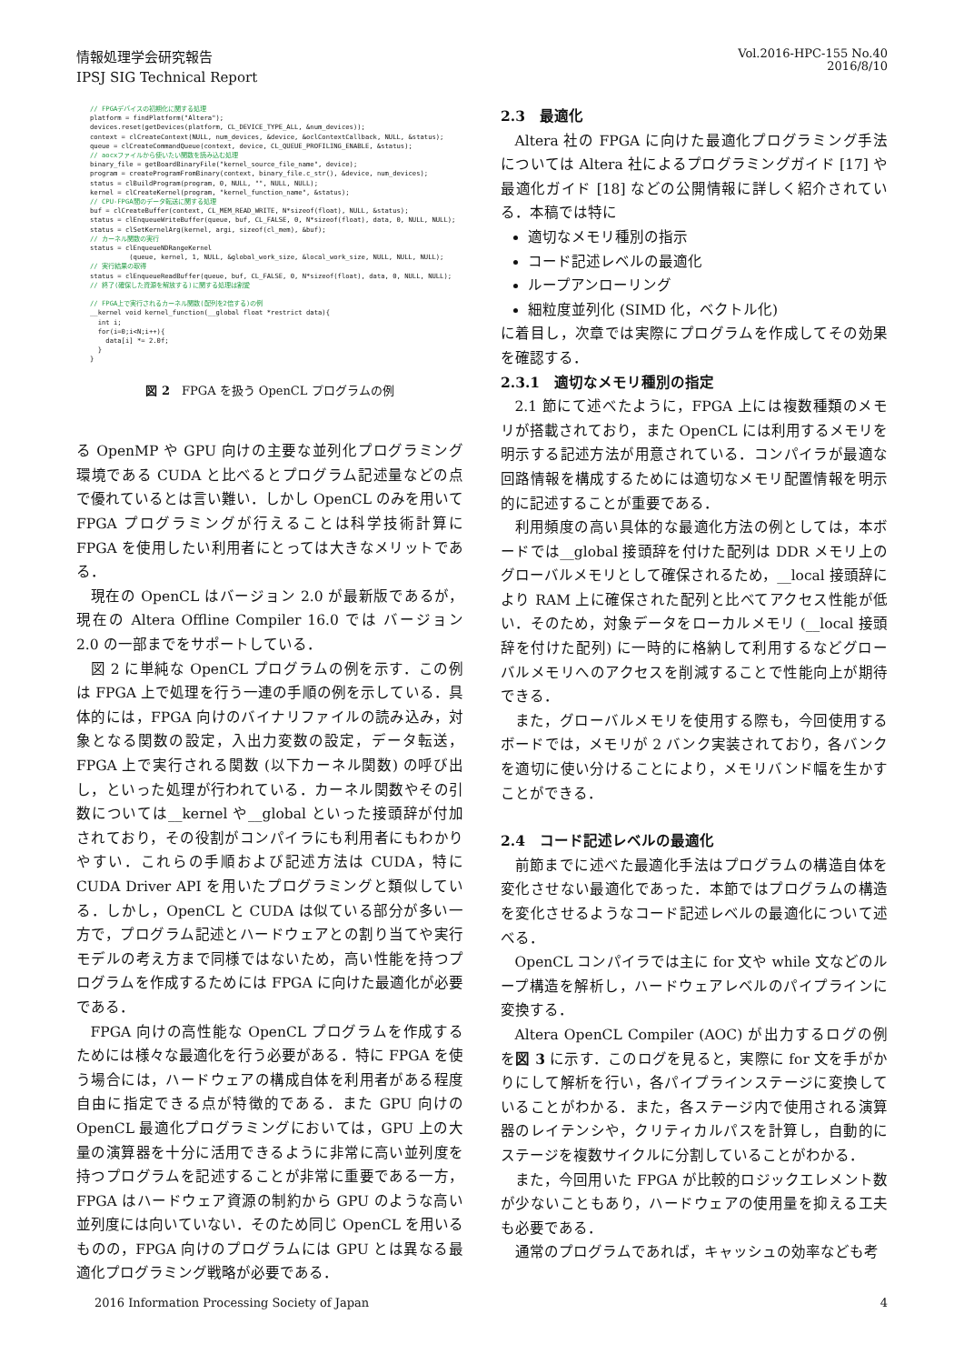情報処理学会研究報告
IPSJ SIG Technical Report
Vol.2016-HPC-155 No.40
2016/8/10
// FPGAデバイスの初期化に関する処理
platform = findPlatform("Altera");
devices.reset(getDevices(platform, CL_DEVICE_TYPE_ALL, &num_devices));
context = clCreateContext(NULL, num_devices, &device, &oclContextCallback, NULL, &status);
queue = clCreateCommandQueue(context, device, CL_QUEUE_PROFILING_ENABLE, &status);
// aocxファイルから使いたい関数を読み込む処理
binary_file = getBoardBinaryFile("kernel_source_file_name", device);
program = createProgramFromBinary(context, binary_file.c_str(), &device, num_devices);
status = clBuildProgram(program, 0, NULL, "", NULL, NULL);
kernel = clCreateKernel(program, "kernel_function_name", &status);
// CPU-FPGA間のデータ転送に関する処理
buf = clCreateBuffer(context, CL_MEM_READ_WRITE, N*sizeof(float), NULL, &status);
status = clEnqueueWriteBuffer(queue, buf, CL_FALSE, 0, N*sizeof(float), data, 0, NULL, NULL);
status = clSetKernelArg(kernel, argi, sizeof(cl_mem), &buf);
// カーネル関数の実行
status = clEnqueueNDRangeKernel
          (queue, kernel, 1, NULL, &global_work_size, &local_work_size, NULL, NULL, NULL);
// 実行結果の取得
status = clEnqueueReadBuffer(queue, buf, CL_FALSE, 0, N*sizeof(float), data, 0, NULL, NULL);
// 終了(確保した資源を解放する)に関する処理は割愛

// FPGA上で実行されるカーネル関数(配列を2倍する)の例
__kernel void kernel_function(__global float *restrict data){
  int i;
  for(i=0;i<N;i++){
    data[i] *= 2.0f;
  }
}
図 2　FPGA を扱う OpenCL プログラムの例
る OpenMP や GPU 向けの主要な並列化プログラミング環境である CUDA と比べるとプログラム記述量などの点で優れているとは言い難い．しかし OpenCL のみを用いて FPGA プログラミングが行えることは科学技術計算に FPGA を使用したい利用者にとっては大きなメリットである．
現在の OpenCL はバージョン 2.0 が最新版であるが，現在の Altera Offline Compiler 16.0 では バージョン 2.0 の一部までをサポートしている．
図 2 に単純な OpenCL プログラムの例を示す．この例は FPGA 上で処理を行う一連の手順の例を示している．具体的には，FPGA 向けのバイナリファイルの読み込み，対象となる関数の設定，入出力変数の設定，データ転送，FPGA 上で実行される関数 (以下カーネル関数) の呼び出し，といった処理が行われている．カーネル関数やその引数については__kernel や__global といった接頭辞が付加されており，その役割がコンパイラにも利用者にもわかりやすい．これらの手順および記述方法は CUDA，特に CUDA Driver API を用いたプログラミングと類似している．しかし，OpenCL と CUDA は似ている部分が多い一方で，プログラム記述とハードウェアとの割り当てや実行モデルの考え方まで同様ではないため，高い性能を持つプログラムを作成するためには FPGA に向けた最適化が必要である．
FPGA 向けの高性能な OpenCL プログラムを作成するためには様々な最適化を行う必要がある．特に FPGA を使う場合には，ハードウェアの構成自体を利用者がある程度自由に指定できる点が特徴的である．また GPU 向けの OpenCL 最適化プログラミングにおいては，GPU 上の大量の演算器を十分に活用できるように非常に高い並列度を持つプログラムを記述することが非常に重要である一方，FPGA はハードウェア資源の制約から GPU のような高い並列度には向いていない．そのため同じ OpenCL を用いるものの，FPGA 向けのプログラムには GPU とは異なる最適化プログラミング戦略が必要である．
2.3　最適化
Altera 社の FPGA に向けた最適化プログラミング手法については Altera 社によるプログラミングガイド [17] や最適化ガイド [18] などの公開情報に詳しく紹介されている．本稿では特に
適切なメモリ種別の指示
コード記述レベルの最適化
ループアンローリング
細粒度並列化 (SIMD 化，ベクトル化)
に着目し，次章では実際にプログラムを作成してその効果を確認する．
2.3.1　適切なメモリ種別の指定
2.1 節にて述べたように，FPGA 上には複数種類のメモリが搭載されており，また OpenCL には利用するメモリを明示する記述方法が用意されている．コンパイラが最適な回路情報を構成するためには適切なメモリ配置情報を明示的に記述することが重要である．
利用頻度の高い具体的な最適化方法の例としては，本ボードでは__global 接頭辞を付けた配列は DDR メモリ上のグローバルメモリとして確保されるため，__local 接頭辞により RAM 上に確保された配列と比べてアクセス性能が低い．そのため，対象データをローカルメモリ (__local 接頭辞を付けた配列) に一時的に格納して利用するなどグローバルメモリへのアクセスを削減することで性能向上が期待できる．
また，グローバルメモリを使用する際も，今回使用するボードでは，メモリが 2 バンク実装されており，各バンクを適切に使い分けることにより，メモリバンド幅を生かすことができる．
2.4　コード記述レベルの最適化
前節までに述べた最適化手法はプログラムの構造自体を変化させない最適化であった．本節ではプログラムの構造を変化させるようなコード記述レベルの最適化について述べる．
OpenCL コンパイラでは主に for 文や while 文などのループ構造を解析し，ハードウェアレベルのパイプラインに変換する．
Altera OpenCL Compiler (AOC) が出力するログの例を図 3 に示す．このログを見ると，実際に for 文を手がかりにして解析を行い，各パイプラインステージに変換していることがわかる．また，各ステージ内で使用される演算器のレイテンシや，クリティカルパスを計算し，自動的にステージを複数サイクルに分割していることがわかる．
また，今回用いた FPGA が比較的ロジックエレメント数が少ないこともあり，ハードウェアの使用量を抑える工夫も必要である．
通常のプログラムであれば，キャッシュの効率なども考
2016 Information Processing Society of Japan 4